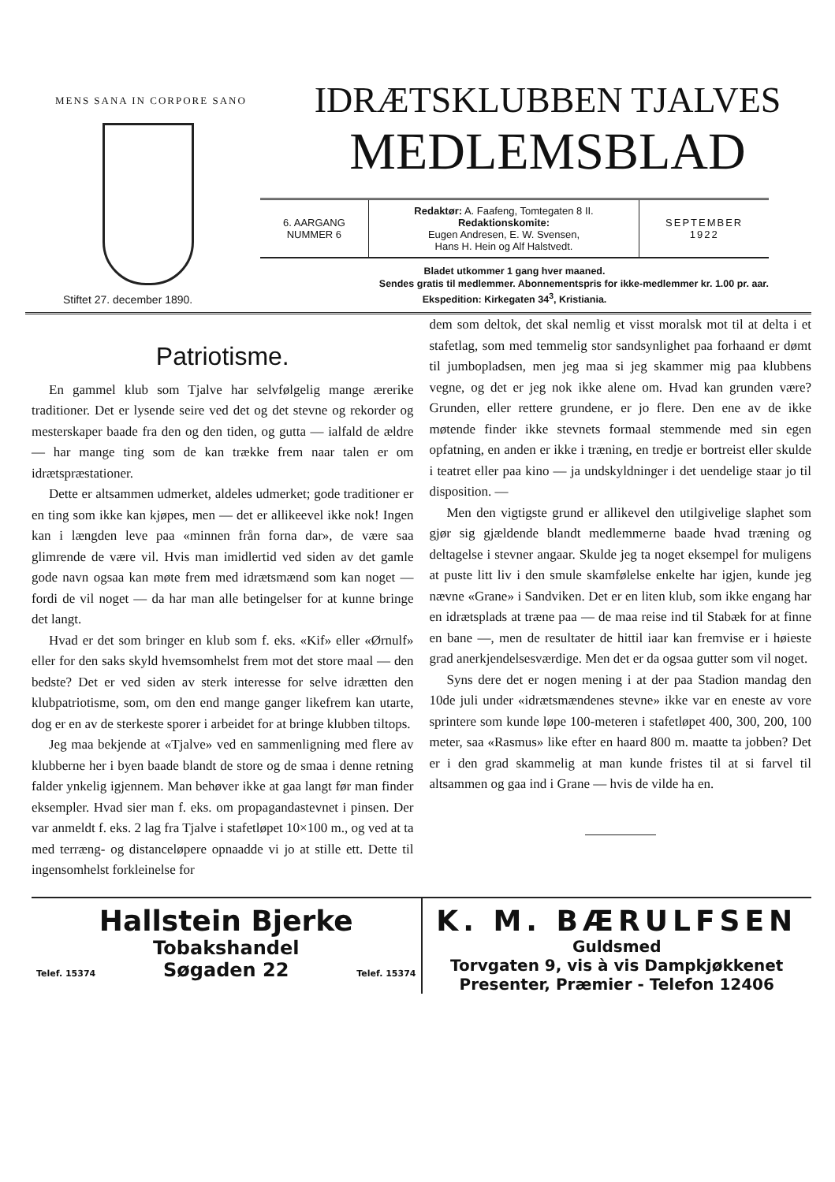MENS SANA IN CORPORE SANO
Stiftet 27. december 1890.
IDRÆTSKLUBBEN TJALVES
MEDLEMSBLAD
| 6. AARGANG NUMMER 6 | Redaktør: A. Faafeng, Tomtegaten 8 II. Redaktionskomite: Eugen Andresen, E. W. Svensen, Hans H. Hein og Alf Halstvedt. | SEPTEMBER 1922 |
Bladet utkommer 1 gang hver maaned.
Sendes gratis til medlemmer. Abonnementspris for ikke-medlemmer kr. 1.00 pr. aar.
Ekspedition: Kirkegaten 34<sup>3</sup>, Kristiania.
Patriotisme.
En gammel klub som Tjalve har selvfølgelig mange ærerike traditioner. Det er lysende seire ved det og det stevne og rekorder og mesterskaper baade fra den og den tiden, og gutta — ialfald de ældre — har mange ting som de kan trække frem naar talen er om idrætspræstationer.
Dette er altsammen udmerket, aldeles udmerket; gode traditioner er en ting som ikke kan kjøpes, men — det er allikeevel ikke nok! Ingen kan i længden leve paa «minnen från forna dar», de være saa glimrende de være vil. Hvis man imidlertid ved siden av det gamle gode navn ogsaa kan møte frem med idrætsmænd som kan noget — fordi de vil noget — da har man alle betingelser for at kunne bringe det langt.
Hvad er det som bringer en klub som f. eks. «Kif» eller «Ørnulf» eller for den saks skyld hvemsomhelst frem mot det store maal — den bedste? Det er ved siden av sterk interesse for selve idrætten den klubpatriotisme, som, om den end mange ganger likefrem kan utarte, dog er en av de sterkeste sporer i arbeidet for at bringe klubben tiltops.
Jeg maa bekjende at «Tjalve» ved en sammenligning med flere av klubberne her i byen baade blandt de store og de smaa i denne retning falder ynkelig igjennem. Man behøver ikke at gaa langt før man finder eksempler. Hvad sier man f. eks. om propagandastevnet i pinsen. Der var anmeldt f. eks. 2 lag fra Tjalve i stafetløpet 10×100 m., og ved at ta med terræng- og distanceløpere opnaadde vi jo at stille ett. Dette til ingensomhelst forkleinelse for
dem som deltok, det skal nemlig et visst moralsk mot til at delta i et stafetlag, som med temmelig stor sandsynlighet paa forhaand er dømt til jumbopladsen, men jeg maa si jeg skammer mig paa klubbens vegne, og det er jeg nok ikke alene om. Hvad kan grunden være? Grunden, eller rettere grundene, er jo flere. Den ene av de ikke møtende finder ikke stevnets formaal stemmende med sin egen opfatning, en anden er ikke i træning, en tredje er bortreist eller skulde i teatret eller paa kino — ja undskyldninger i det uendelige staar jo til disposition. —
Men den vigtigste grund er allikevel den utilgivelige slaphet som gjør sig gjældende blandt medlemmerne baade hvad træning og deltagelse i stevner angaar. Skulde jeg ta noget eksempel for muligens at puste litt liv i den smule skamfølelse enkelte har igjen, kunde jeg nævne «Grane» i Sandviken. Det er en liten klub, som ikke engang har en idrætsplads at træne paa — de maa reise ind til Stabæk for at finne en bane —, men de resultater de hittil iaar kan fremvise er i høieste grad anerkjendelsesværdige. Men det er da ogsaa gutter som vil noget.
Syns dere det er nogen mening i at der paa Stadion mandag den 10de juli under «idrætsmændenes stevne» ikke var en eneste av vore sprintere som kunde løpe 100-meteren i stafetløpet 400, 300, 200, 100 meter, saa «Rasmus» like efter en haard 800 m. maatte ta jobben? Det er i den grad skammelig at man kunde fristes til at si farvel til altsammen og gaa ind i Grane — hvis de vilde ha en.
Hallstein Bjerke
Tobakshandel
Telef. 15374 Søgaden 22 Telef. 15374
K. M. BÆRULFSEN
Guldsmed
Torvgaten 9, vis à vis Dampkjøkkenet
Presenter, Præmier - Telefon 12406